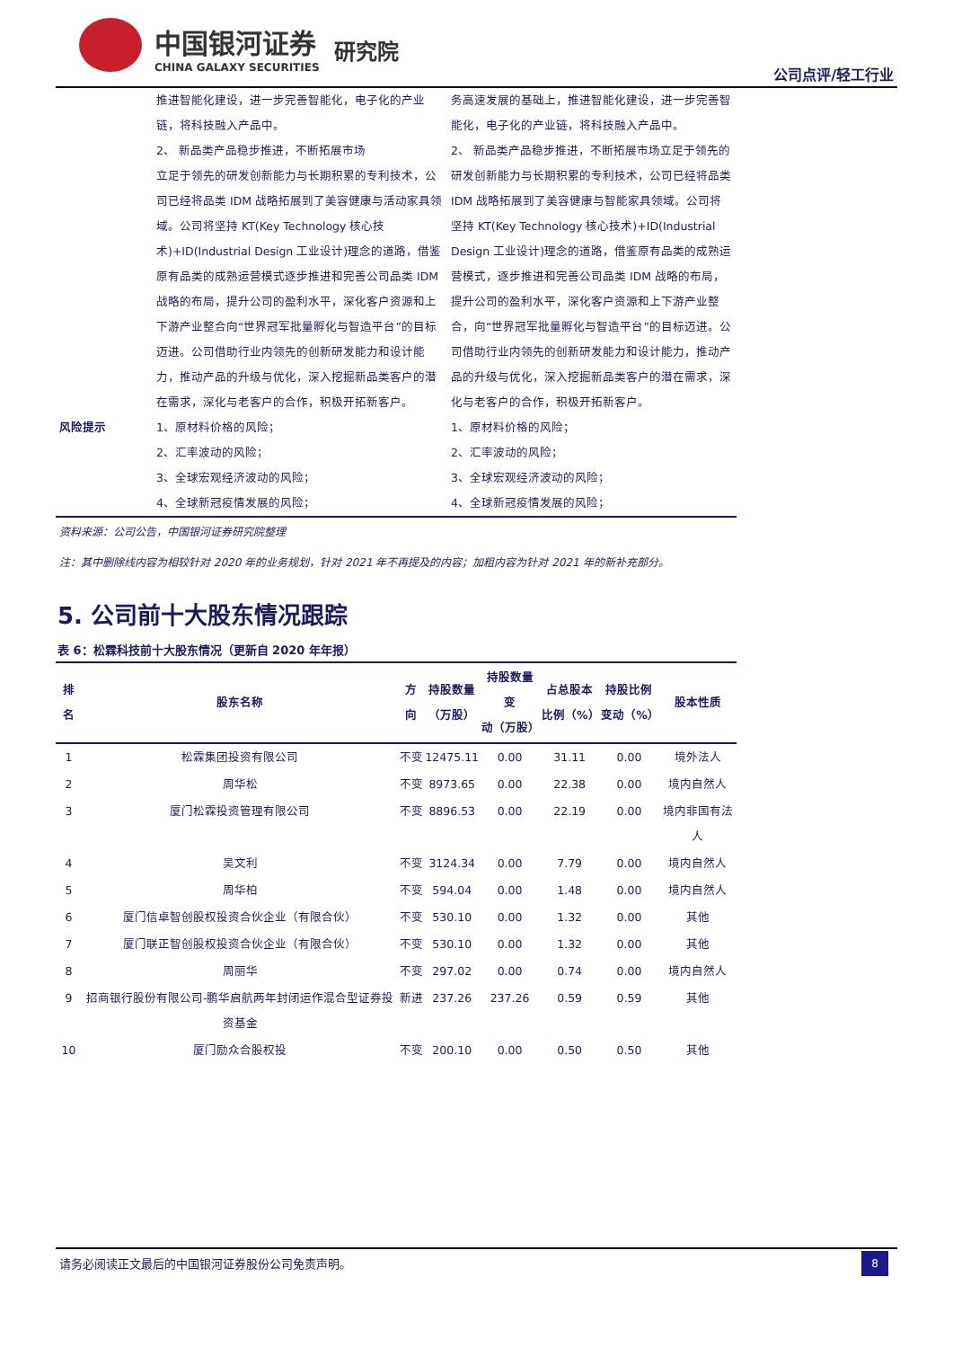中国银河证券
CHINA GALAXY SECURITIES
研究院
公司点评/轻工行业
| | 推进智能化建设，进一步完善智能化，电子化的产业链，将科技融入产品中。 2、 新品类产品稳步推进，不断拓展市场 立足于领先的研发创新能力与长期积累的专利技术，公司已经将品类 IDM 战略拓展到了美容健康与活动家具领域。公司将坚持 KT(Key Technology 核心技术)+ID(Industrial Design 工业设计)理念的道路，借鉴原有品类的成熟运营模式逐步推进和完善公司品类 IDM 战略的布局，提升公司的盈利水平，深化客户资源和上下游产业整合向“世界冠军批量孵化与智造平台”的目标迈进。公司借助行业内领先的创新研发能力和设计能力，推动产品的升级与优化，深入挖掘新品类客户的潜在需求，深化与老客户的合作，积极开拓新客户。 | 务高速发展的基础上，推进智能化建设，进一步完善智能化，电子化的产业链，将科技融入产品中。 2、 新品类产品稳步推进，不断拓展市场立足于领先的研发创新能力与长期积累的专利技术，公司已经将品类 IDM 战略拓展到了美容健康与智能家具领域。公司将坚持 KT(Key Technology 核心技术)+ID(Industrial Design 工业设计)理念的道路，借鉴原有品类的成熟运营模式，逐步推进和完善公司品类 IDM 战略的布局，提升公司的盈利水平，深化客户资源和上下游产业整合，向“世界冠军批量孵化与智造平台”的目标迈进。公司借助行业内领先的创新研发能力和设计能力，推动产品的升级与优化，深入挖掘新品类客户的潜在需求，深化与老客户的合作，积极开拓新客户。 |
| 风险提示 | 1、原材料价格的风险； 2、汇率波动的风险； 3、全球宏观经济波动的风险； 4、全球新冠疫情发展的风险； | 1、原材料价格的风险； 2、汇率波动的风险； 3、全球宏观经济波动的风险； 4、全球新冠疫情发展的风险； |
资料来源：公司公告，中国银河证券研究院整理
注：其中删除线内容为相较针对 2020 年的业务规划，针对 2021 年不再提及的内容；加粗内容为针对 2021 年的新补充部分。
5. 公司前十大股东情况跟踪
表 6：松霖科技前十大股东情况（更新自 2020 年年报）
| 排名 | 股东名称 | 方向 | 持股数量 （万股） | 持股数量变 动（万股） | 占总股本 比例（%） | 持股比例 变动（%） | 股本性质 |
| --- | --- | --- | --- | --- | --- | --- | --- |
| 1 | 松霖集团投资有限公司 | 不变 | 12475.11 | 0.00 | 31.11 | 0.00 | 境外法人 |
| 2 | 周华松 | 不变 | 8973.65 | 0.00 | 22.38 | 0.00 | 境内自然人 |
| 3 | 厦门松霖投资管理有限公司 | 不变 | 8896.53 | 0.00 | 22.19 | 0.00 | 境内非国有法人 |
| 4 | 吴文利 | 不变 | 3124.34 | 0.00 | 7.79 | 0.00 | 境内自然人 |
| 5 | 周华柏 | 不变 | 594.04 | 0.00 | 1.48 | 0.00 | 境内自然人 |
| 6 | 厦门信卓智创股权投资合伙企业（有限合伙） | 不变 | 530.10 | 0.00 | 1.32 | 0.00 | 其他 |
| 7 | 厦门联正智创股权投资合伙企业（有限合伙） | 不变 | 530.10 | 0.00 | 1.32 | 0.00 | 其他 |
| 8 | 周丽华 | 不变 | 297.02 | 0.00 | 0.74 | 0.00 | 境内自然人 |
| 9 | 招商银行股份有限公司-鹏华启航两年封闭运作混合型证券投资基金 | 新进 | 237.26 | 237.26 | 0.59 | 0.59 | 其他 |
| 10 | 厦门励众合股权投 | 不变 | 200.10 | 0.00 | 0.50 | 0.50 | 其他 |
请务必阅读正文最后的中国银河证券股份公司免责声明。
8